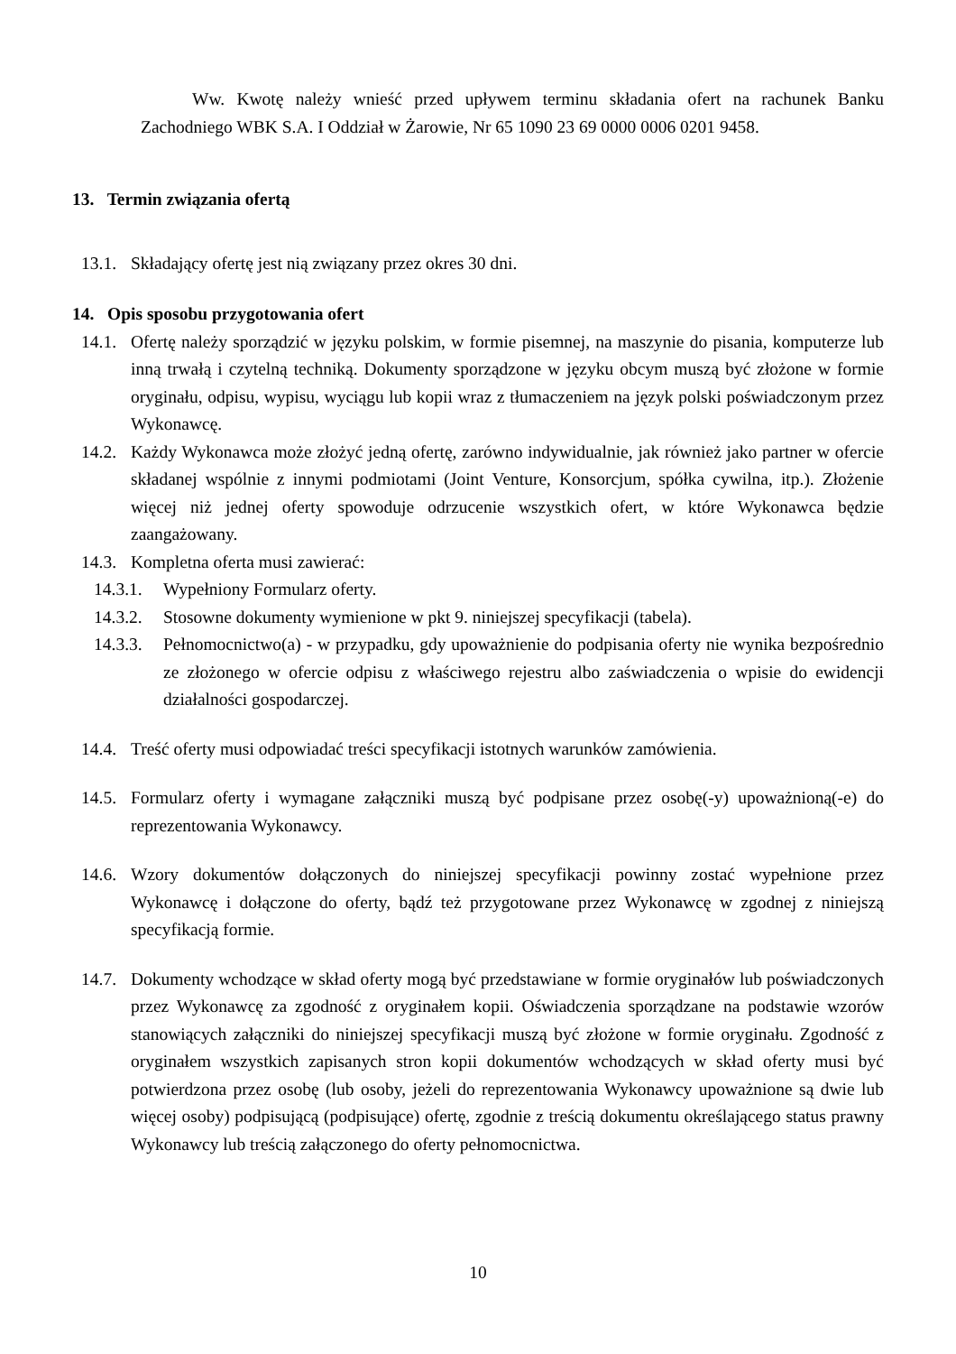Ww. Kwotę należy wnieść przed upływem terminu składania ofert na rachunek Banku Zachodniego WBK S.A. I Oddział w Żarowie, Nr 65 1090 23 69 0000 0006 0201 9458.
13. Termin związania ofertą
13.1. Składający ofertę jest nią związany przez okres 30 dni.
14. Opis sposobu przygotowania ofert
14.1. Ofertę należy sporządzić w języku polskim, w formie pisemnej, na maszynie do pisania, komputerze lub inną trwałą i czytelną techniką. Dokumenty sporządzone w języku obcym muszą być złożone w formie oryginału, odpisu, wypisu, wyciągu lub kopii wraz z tłumaczeniem na język polski poświadczonym przez Wykonawcę.
14.2. Każdy Wykonawca może złożyć jedną ofertę, zarówno indywidualnie, jak również jako partner w ofercie składanej wspólnie z innymi podmiotami (Joint Venture, Konsorcjum, spółka cywilna, itp.). Złożenie więcej niż jednej oferty spowoduje odrzucenie wszystkich ofert, w które Wykonawca będzie zaangażowany.
14.3. Kompletna oferta musi zawierać:
14.3.1. Wypełniony Formularz oferty.
14.3.2. Stosowne dokumenty wymienione w pkt 9. niniejszej specyfikacji (tabela).
14.3.3. Pełnomocnictwo(a) - w przypadku, gdy upoważnienie do podpisania oferty nie wynika bezpośrednio ze złożonego w ofercie odpisu z właściwego rejestru albo zaświadczenia o wpisie do ewidencji działalności gospodarczej.
14.4. Treść oferty musi odpowiadać treści specyfikacji istotnych warunków zamówienia.
14.5. Formularz oferty i wymagane załączniki muszą być podpisane przez osobę(-y) upoważnioną(-e) do reprezentowania Wykonawcy.
14.6. Wzory dokumentów dołączonych do niniejszej specyfikacji powinny zostać wypełnione przez Wykonawcę i dołączone do oferty, bądź też przygotowane przez Wykonawcę w zgodnej z niniejszą specyfikacją formie.
14.7. Dokumenty wchodzące w skład oferty mogą być przedstawiane w formie oryginałów lub poświadczonych przez Wykonawcę za zgodność z oryginałem kopii. Oświadczenia sporządzane na podstawie wzorów stanowiących załączniki do niniejszej specyfikacji muszą być złożone w formie oryginału. Zgodność z oryginałem wszystkich zapisanych stron kopii dokumentów wchodzących w skład oferty musi być potwierdzona przez osobę (lub osoby, jeżeli do reprezentowania Wykonawcy upoważnione są dwie lub więcej osoby) podpisującą (podpisujące) ofertę, zgodnie z treścią dokumentu określającego status prawny Wykonawcy lub treścią załączonego do oferty pełnomocnictwa.
10